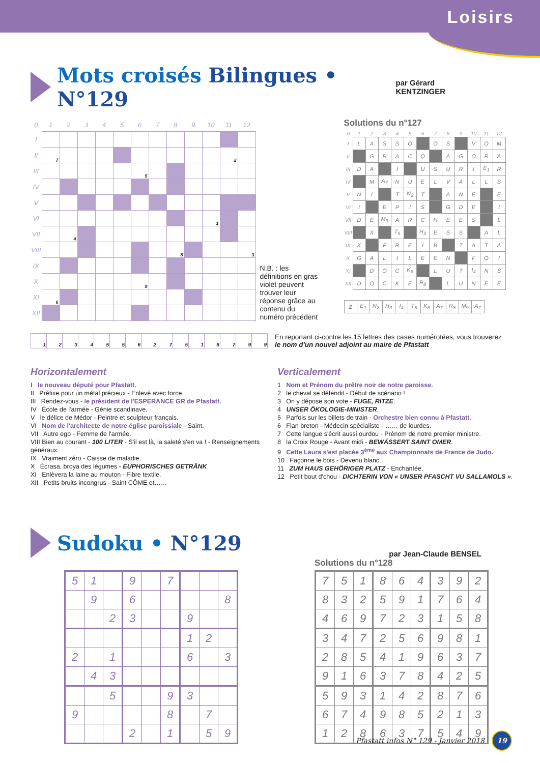Loisirs
Mots croisés Bilingues • N°129
par Gérard KENTZINGER
| 0 | 1 | 2 | 3 | 4 | 5 | 6 | 7 | 8 | 9 | 10 | 11 | 12 |
| --- | --- | --- | --- | --- | --- | --- | --- | --- | --- | --- | --- | --- |
| I | | | | | | | | | | | | |
| II | 7 | | | | | | | | | | 2 | |
| III | | | | | | 5 | | | | | | |
| IV | | | | | | | | | | | | |
| V | | | | | | | | | | | | |
| VI | | | | | | | | | | 1 | | |
| VII | | 4 | | | | | | | | | | |
| VIII | | | | | | | | 8 | | | | 3 |
| IX | | | | | | | | | | | | |
| X | | | | | | 9 | | | | | | |
| XI | 6 | | | | | | | | | | | |
| XII | | | | | | | | | | | | |
N.B. : les définitions en gras violet peuvent trouver leur réponse grâce au contenu du numéro précédent
Solutions du n°127
| 0 | 1 | 2 | 3 | 4 | 5 | 6 | 7 | 8 | 9 | 10 | 11 | 12 |
| --- | --- | --- | --- | --- | --- | --- | --- | --- | --- | --- | --- | --- |
| I | L | A | S | S | O | | O | S | | V | O | M |
| II | | G | R | A | C | Q | | A | G | O | R | A |
| III | D | A | | I | | U | S | U | R | I | E<sub>1</sub> | R |
| IV | | M | A<sub>7</sub> | N | U | E | L | V | A | L | L | S |
| V | N | I | | T | N<sub>2</sub> | T | | A | N | E | | E |
| VI | I | | E | P | I | S | | G | D | E | | I |
| VII | D | E | M<sub>9</sub> | A | R | C | H | E | E | S | | L |
| VIII | | X | | T<sub>5</sub> | | H<sub>3</sub> | E | S | S | | A | L |
| IX | K | | F | R | E | I | B | | T | A | T | A |
| X | G | A | L | I | L | E | E | N | | F | O | I |
| XI | | D | O | C | K<sub>6</sub> | | L | U | T | I<sub>4</sub> | N | S |
| XII | D | O | C | K | E | R<sub>8</sub> | | L | U | N | E | E |
| Z | E<sub>1</sub> | N<sub>2</sub> | H<sub>3</sub> | I<sub>4</sub> | T<sub>5</sub> | K<sub>6</sub> | A<sub>7</sub> | R<sub>8</sub> | M<sub>9</sub> | A<sub>7</sub> |
| 1 | 2 | 3 | 4 | 5 | 5 | 6 | 2 | 7 | 5 | 1 | 8 | 7 | 9 | 9 |
En reportant ci-contre les 15 lettres des cases numérotées, vous trouverez
le nom d'un nouvel adjoint au maire de Pfastatt
Horizontalement
I le nouveau député pour Pfastatt.
II Préfixe pour un métal précieux - Enlevé avec force.
III Rendez-vous - le président de l'ESPERANCE GR de Pfastatt.
IV École de l'armée - Génie scandinave.
V le délice de Médor - Peintre et sculpteur français.
VI Nom de l'architecte de notre église paroissiale - Saint.
VII Autre ego - Femme de l'armée.
VIII Bien au courant - 100 LITER - S'il est là, la saleté s'en va ! - Renseignements généraux.
IX Vraiment zéro - Caisse de maladie.
X Écrasa, broya des légumes - EUPHORISCHES GETRÄNK.
XI Enlèvera la laine au mouton - Fibre textile.
XII Petits bruits incongrus - Saint CÔME et……
Verticalement
1 Nom et Prénom du prêtre noir de notre paroisse.
2 le cheval se défendit - Début de scénario !
3 On y dépose son vote - FUGE, RITZE.
4 UNSER ÖKOLOGIE-MINISTER.
5 Parfois sur les billets de train - Orchestre bien connu à Pfastatt.
6 Flan breton - Médecin spécialiste - …… de lourdes.
7 Cette langue s'écrit aussi ourdou - Prénom de notre premier ministre.
8 la Croix Rouge - Avant midi - BEWÄSSERT SAINT OMER.
9 Cette Laura s'est placée 3<sup>ème</sup> aux Championnats de France de Judo.
10 Façonne le bois - Devenu blanc.
11 ZUM HAUS GEHÖRIGER PLATZ - Enchantée.
12 Petit bout d'chou - DICHTERIN VON « UNSER PFASCHT VU SALLAMOLS ».
Sudoku • N°129
par Jean-Claude BENSEL
| 5 | 1 | | 9 | | 7 | | | |
| | 9 | | 6 | | | | | 8 |
| | | 2 | 3 | | | 9 | | |
| | | | | | | 1 | 2 | |
| 2 | | 1 | | | | 6 | | 3 |
| | 4 | 3 | | | | | | |
| | | 5 | | | 9 | 3 | | |
| 9 | | | | | 8 | | 7 | |
| | | | 2 | | 1 | | 5 | 9 |
Solutions du n°128
| 7 | 5 | 1 | 8 | 6 | 4 | 3 | 9 | 2 |
| 8 | 3 | 2 | 5 | 9 | 1 | 7 | 6 | 4 |
| 4 | 6 | 9 | 7 | 2 | 3 | 1 | 5 | 8 |
| 3 | 4 | 7 | 2 | 5 | 6 | 9 | 8 | 1 |
| 2 | 8 | 5 | 4 | 1 | 9 | 6 | 3 | 7 |
| 9 | 1 | 6 | 3 | 7 | 8 | 4 | 2 | 5 |
| 5 | 9 | 3 | 1 | 4 | 2 | 8 | 7 | 6 |
| 6 | 7 | 4 | 9 | 8 | 5 | 2 | 1 | 3 |
| 1 | 2 | 8 | 6 | 3 | 7 | 5 | 4 | 9 |
Pfastatt infos N° 129 - Janvier 2018
19